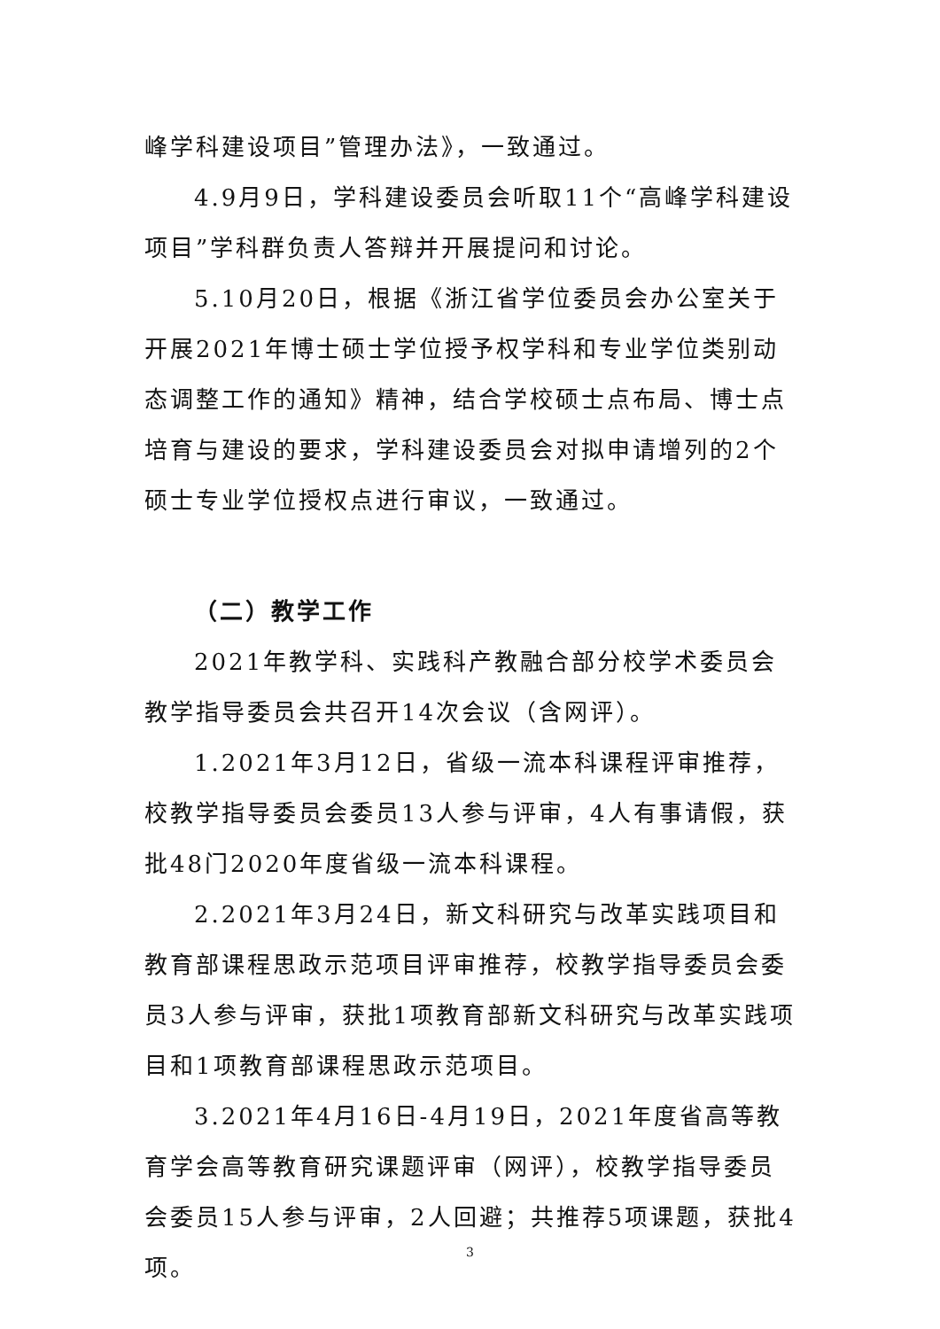峰学科建设项目”管理办法》，一致通过。
4.9月9日，学科建设委员会听取11个“高峰学科建设项目”学科群负责人答辩并开展提问和讨论。
5.10月20日，根据《浙江省学位委员会办公室关于开展2021年博士硕士学位授予权学科和专业学位类别动态调整工作的通知》精神，结合学校硕士点布局、博士点培育与建设的要求，学科建设委员会对拟申请增列的2个硕士专业学位授权点进行审议，一致通过。
（二）教学工作
2021年教学科、实践科产教融合部分校学术委员会教学指导委员会共召开14次会议（含网评）。
1.2021年3月12日，省级一流本科课程评审推荐，校教学指导委员会委员13人参与评审，4人有事请假，获批48门2020年度省级一流本科课程。
2.2021年3月24日，新文科研究与改革实践项目和教育部课程思政示范项目评审推荐，校教学指导委员会委员3人参与评审，获批1项教育部新文科研究与改革实践项目和1项教育部课程思政示范项目。
3.2021年4月16日-4月19日，2021年度省高等教育学会高等教育研究课题评审（网评），校教学指导委员会委员15人参与评审，2人回避；共推荐5项课题，获批4项。
3